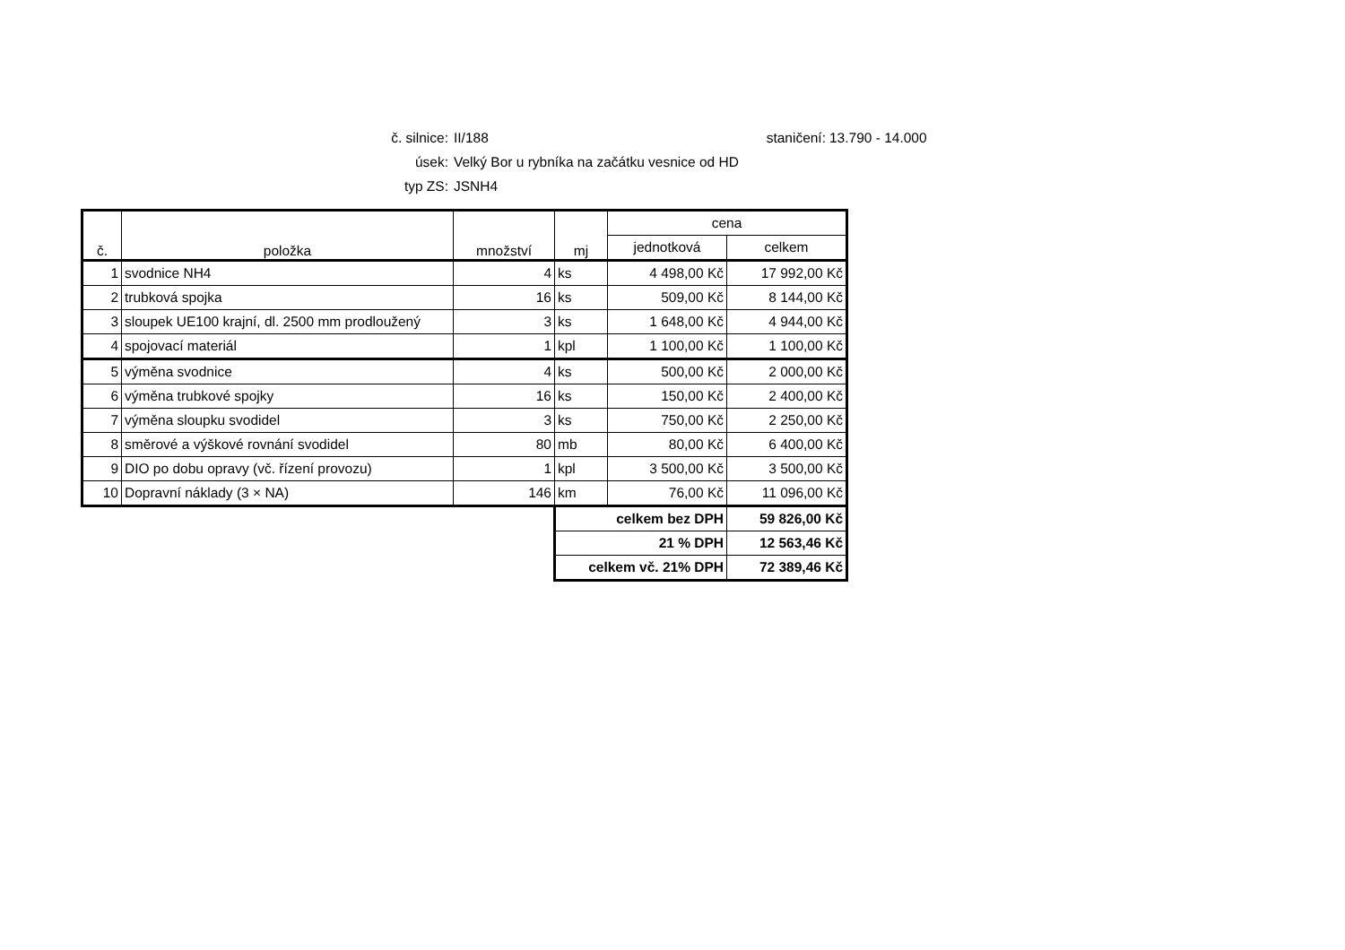č. silnice: II/188 staničení: 13.790 - 14.000
úsek:
Velký Bor u rybníka na začátku vesnice od HD
typ ZS: JSNH4
| č. | položka | množství | mj | cena | |
| --- | --- | --- | --- | --- | --- |
| | | | | jednotková | celkem |
| 1 | svodnice NH4 | 4 | ks | 4 498,00 Kč | 17 992,00 Kč |
| 2 | trubková spojka | 16 | ks | 509,00 Kč | 8 144,00 Kč |
| 3 | sloupek UE100 krajní, dl. 2500 mm prodloužený | 3 | ks | 1 648,00 Kč | 4 944,00 Kč |
| 4 | spojovací materiál | 1 | kpl | 1 100,00 Kč | 1 100,00 Kč |
| 5 | výměna svodnice | 4 | ks | 500,00 Kč | 2 000,00 Kč |
| 6 | výměna trubkové spojky | 16 | ks | 150,00 Kč | 2 400,00 Kč |
| 7 | výměna sloupku svodidel | 3 | ks | 750,00 Kč | 2 250,00 Kč |
| 8 | směrové a výškové rovnání svodidel | 80 | mb | 80,00 Kč | 6 400,00 Kč |
| 9 | DIO po dobu opravy (vč. řízení provozu) | 1 | kpl | 3 500,00 Kč | 3 500,00 Kč |
| 10 | Dopravní náklady (3 × NA) | 146 | km | 76,00 Kč | 11 096,00 Kč |
| | | | celkem bez DPH | | 59 826,00 Kč |
| | | | 21 % DPH | | 12 563,46 Kč |
| | | | celkem vč. 21% DPH | | 72 389,46 Kč |